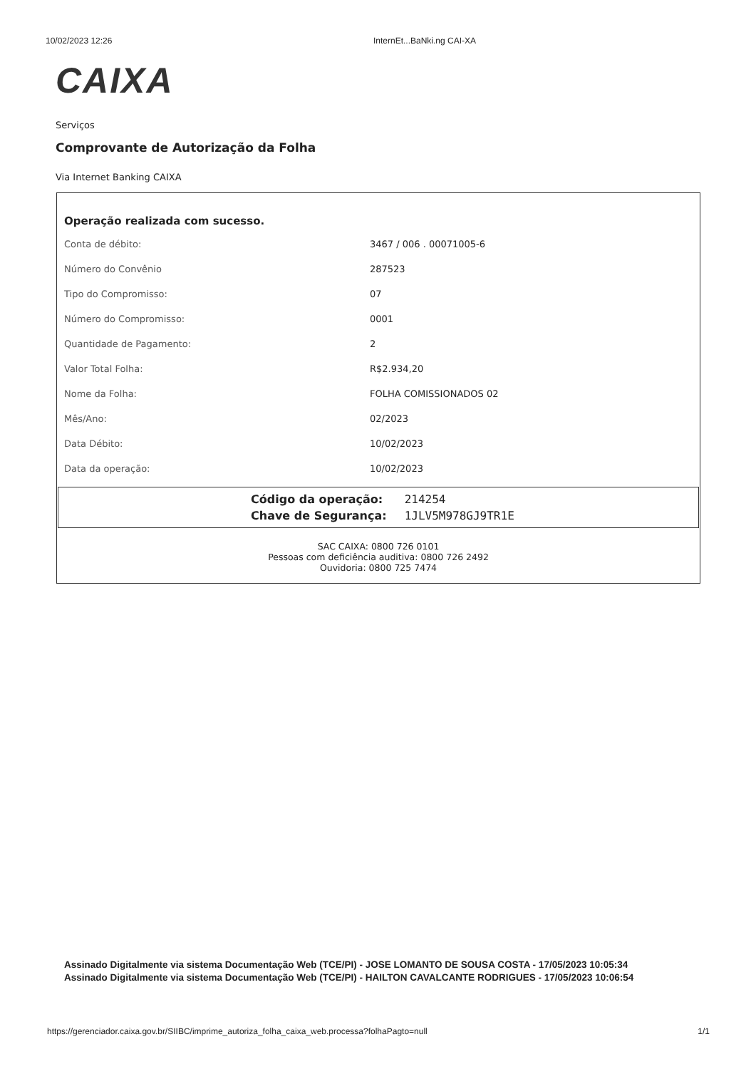10/02/2023 12:26 InternEt...BaNki.ng CAI-XA
CAIXA
Serviços
Comprovante de Autorização da Folha
Via Internet Banking CAIXA
Operação realizada com sucesso.
| Conta de débito: | 3467 / 006 . 00071005-6 |
| Número do Convênio | 287523 |
| Tipo do Compromisso: | 07 |
| Número do Compromisso: | 0001 |
| Quantidade de Pagamento: | 2 |
| Valor Total Folha: | R$2.934,20 |
| Nome da Folha: | FOLHA COMISSIONADOS 02 |
| Mês/Ano: | 02/2023 |
| Data Débito: | 10/02/2023 |
| Data da operação: | 10/02/2023 |
| Código da operação: | 214254 |
| Chave de Segurança: | 1JLV5M978GJ9TR1E |
SAC CAIXA: 0800 726 0101
Pessoas com deficiência auditiva: 0800 726 2492
Ouvidoria: 0800 725 7474
Assinado Digitalmente via sistema Documentação Web (TCE/PI) - JOSE LOMANTO DE SOUSA COSTA - 17/05/2023 10:05:34
Assinado Digitalmente via sistema Documentação Web (TCE/PI) - HAILTON CAVALCANTE RODRIGUES - 17/05/2023 10:06:54
https://gerenciador.caixa.gov.br/SIIBC/imprime_autoriza_folha_caixa_web.processa?folhaPagto=null 1/1